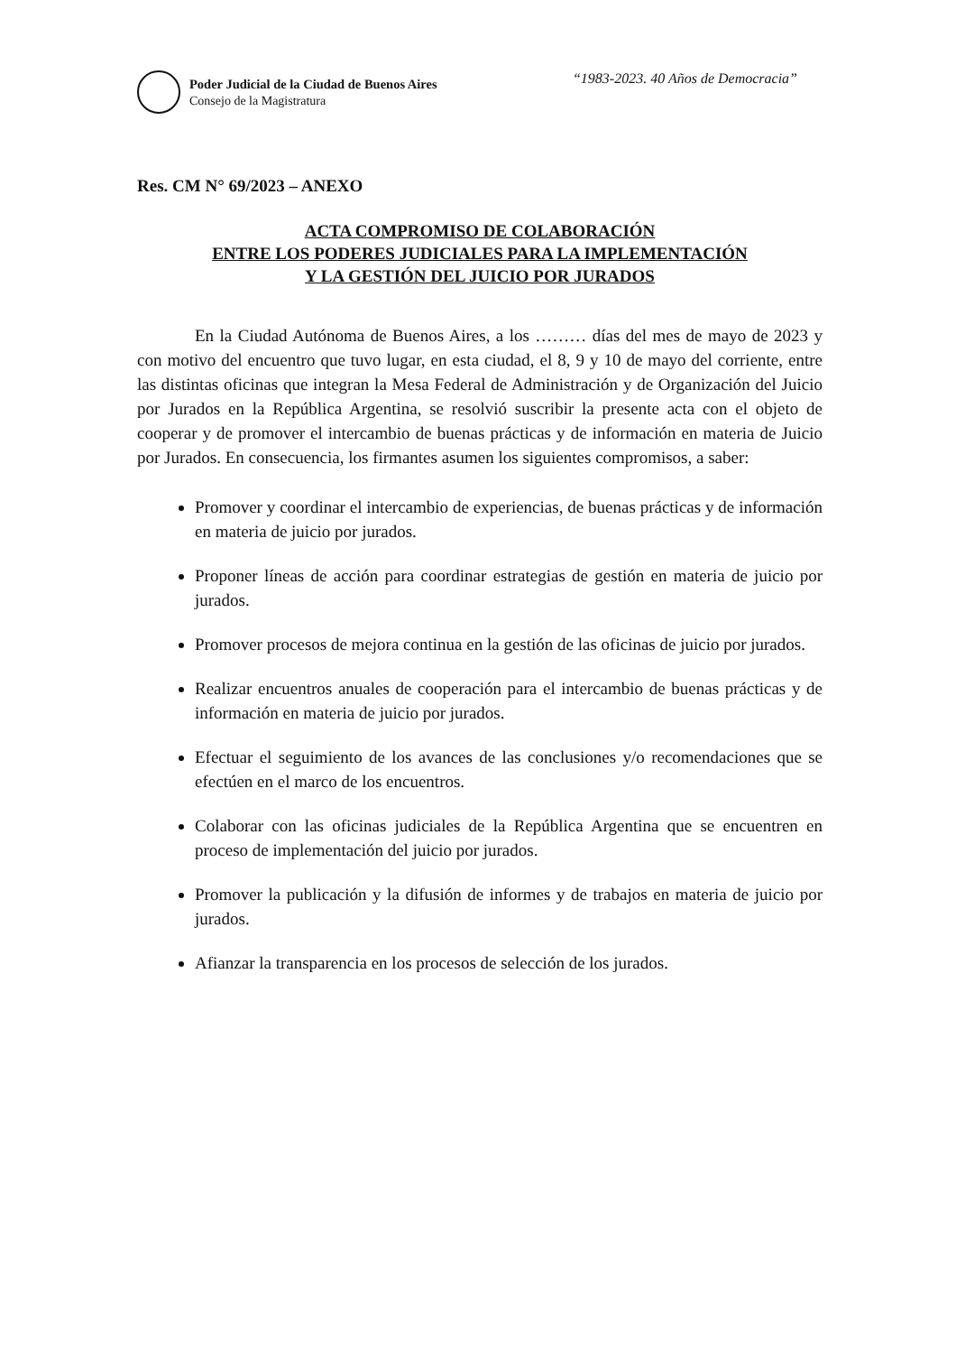Poder Judicial de la Ciudad de Buenos Aires
Consejo de la Magistratura
“1983-2023. 40 Años de Democracia”
Res. CM N° 69/2023 – ANEXO
ACTA COMPROMISO DE COLABORACIÓN
ENTRE LOS PODERES JUDICIALES PARA LA IMPLEMENTACIÓN
Y LA GESTIÓN DEL JUICIO POR JURADOS
En la Ciudad Autónoma de Buenos Aires, a los ……… días del mes de mayo de 2023 y con motivo del encuentro que tuvo lugar, en esta ciudad, el 8, 9 y 10 de mayo del corriente, entre las distintas oficinas que integran la Mesa Federal de Administración y de Organización del Juicio por Jurados en la República Argentina, se resolvió suscribir la presente acta con el objeto de cooperar y de promover el intercambio de buenas prácticas y de información en materia de Juicio por Jurados. En consecuencia, los firmantes asumen los siguientes compromisos, a saber:
Promover y coordinar el intercambio de experiencias, de buenas prácticas y de información en materia de juicio por jurados.
Proponer líneas de acción para coordinar estrategias de gestión en materia de juicio por jurados.
Promover procesos de mejora continua en la gestión de las oficinas de juicio por jurados.
Realizar encuentros anuales de cooperación para el intercambio de buenas prácticas y de información en materia de juicio por jurados.
Efectuar el seguimiento de los avances de las conclusiones y/o recomendaciones que se efectúen en el marco de los encuentros.
Colaborar con las oficinas judiciales de la República Argentina que se encuentren en proceso de implementación del juicio por jurados.
Promover la publicación y la difusión de informes y de trabajos en materia de juicio por jurados.
Afianzar la transparencia en los procesos de selección de los jurados.